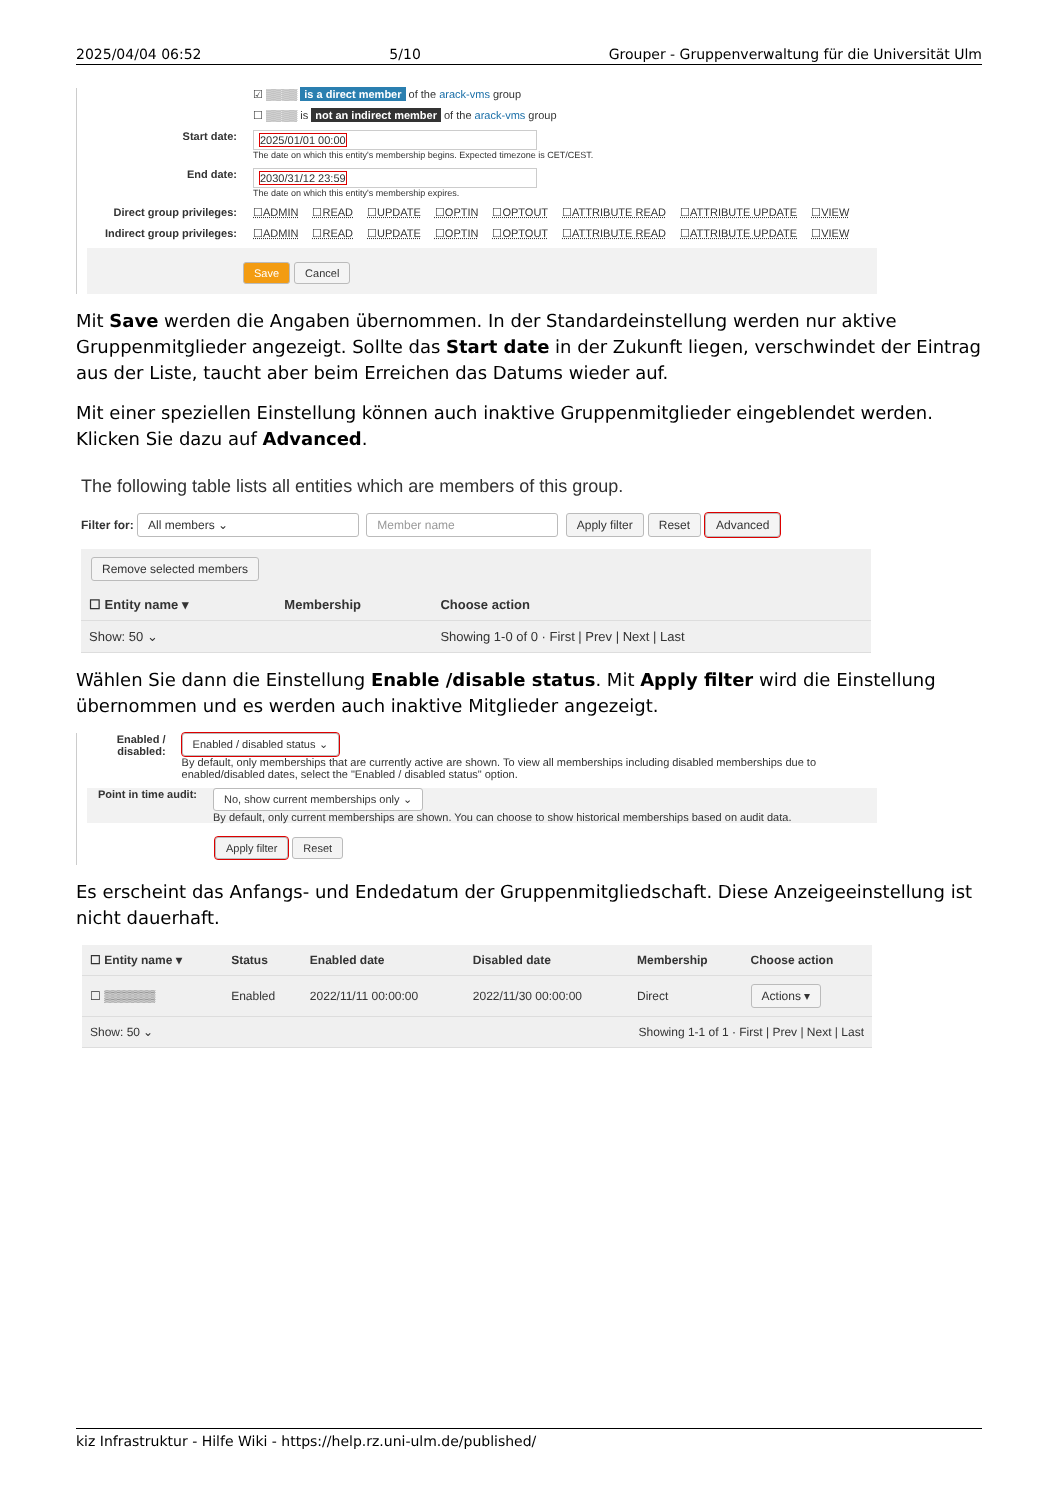2025/04/04 06:52 5/10 Grouper - Gruppenverwaltung für die Universität Ulm
☑ ▒▒▒▒ is a direct member of the arack-vms group
☐ ▒▒▒▒ is not an indirect member of the arack-vms group
Start date:
2025/01/01 00:00
The date on which this entity's membership begins. Expected timezone is CET/CEST.
End date:
2030/31/12 23:59
The date on which this entity's membership expires.
Direct group privileges:
☐ADMIN ☐READ ☐UPDATE ☐OPTIN ☐OPTOUT ☐ATTRIBUTE READ ☐ATTRIBUTE UPDATE ☐VIEW
Indirect group privileges:
☐ADMIN ☐READ ☐UPDATE ☐OPTIN ☐OPTOUT ☐ATTRIBUTE READ ☐ATTRIBUTE UPDATE ☐VIEW
Save Cancel
Mit Save werden die Angaben übernommen. In der Standardeinstellung werden nur aktive Gruppenmitglieder angezeigt. Sollte das Start date in der Zukunft liegen, verschwindet der Eintrag aus der Liste, taucht aber beim Erreichen das Datums wieder auf.
Mit einer speziellen Einstellung können auch inaktive Gruppenmitglieder eingeblendet werden. Klicken Sie dazu auf Advanced.
The following table lists all entities which are members of this group.
Filter for: All members ⌄ Member name Apply filter Reset Advanced
Remove selected members
| ☐ Entity name ▾ | Membership | Choose action |
| --- | --- | --- |
| Show: 50 ⌄ | | Showing 1-0 of 0 · First / Prev / Next / Last |
Wählen Sie dann die Einstellung Enable /disable status. Mit Apply filter wird die Einstellung übernommen und es werden auch inaktive Mitglieder angezeigt.
Enabled / disabled:
Enabled / disabled status ⌄
By default, only memberships that are currently active are shown. To view all memberships including disabled memberships due to enabled/disabled dates, select the "Enabled / disabled status" option.
Point in time audit:
No, show current memberships only ⌄
By default, only current memberships are shown. You can choose to show historical memberships based on audit data.
Apply filter Reset
Es erscheint das Anfangs- und Endedatum der Gruppenmitgliedschaft. Diese Anzeigeeinstellung ist nicht dauerhaft.
| ☐ Entity name ▾ | Status | Enabled date | Disabled date | Membership | Choose action |
| --- | --- | --- | --- | --- | --- |
| ☐ ▒▒▒▒▒▒ | Enabled | 2022/11/11 00:00:00 | 2022/11/30 00:00:00 | Direct | Actions ▾ |
| Show: 50 ⌄ | | | Showing 1-1 of 1 · First / Prev / Next / Last | | |
kiz Infrastruktur - Hilfe Wiki - https://help.rz.uni-ulm.de/published/